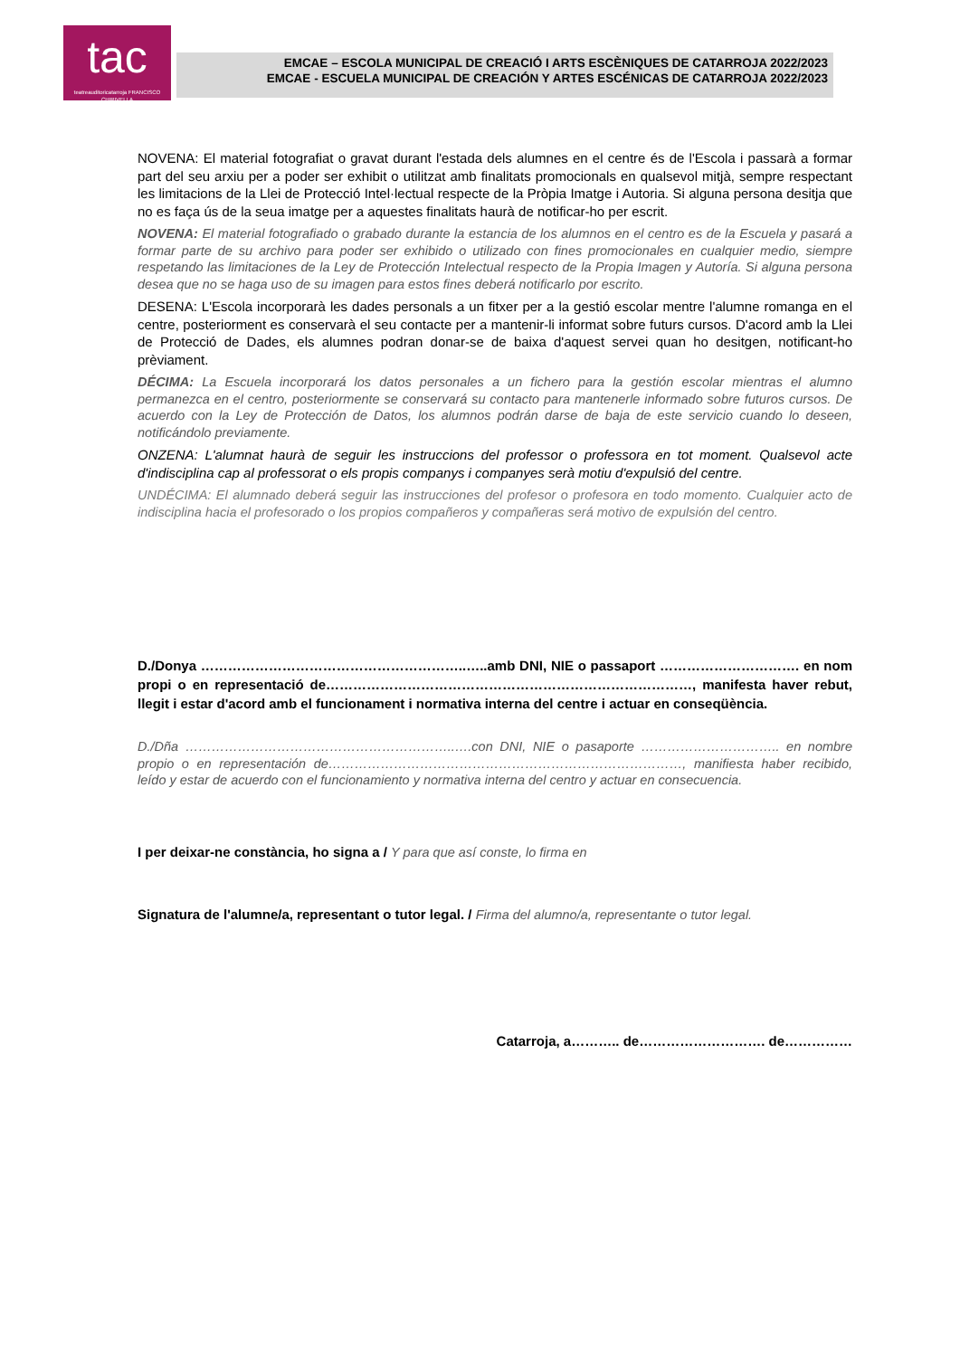tac
teatreauditoricatarroja FRANCISCO CHIRIVELLA
EMCAE – ESCOLA MUNICIPAL DE CREACIÓ I ARTS ESCÈNIQUES DE CATARROJA 2022/2023
EMCAE - ESCUELA MUNICIPAL DE CREACIÓN Y ARTES ESCÉNICAS DE CATARROJA 2022/2023
NOVENA: El material fotografiat o gravat durant l'estada dels alumnes en el centre és de l'Escola i passarà a formar part del seu arxiu per a poder ser exhibit o utilitzat amb finalitats promocionals en qualsevol mitjà, sempre respectant les limitacions de la Llei de Protecció Intel·lectual respecte de la Pròpia Imatge i Autoria. Si alguna persona desitja que no es faça ús de la seua imatge per a aquestes finalitats haurà de notificar-ho per escrit.
NOVENA: El material fotografiado o grabado durante la estancia de los alumnos en el centro es de la Escuela y pasará a formar parte de su archivo para poder ser exhibido o utilizado con fines promocionales en cualquier medio, siempre respetando las limitaciones de la Ley de Protección Intelectual respecto de la Propia Imagen y Autoría. Si alguna persona desea que no se haga uso de su imagen para estos fines deberá notificarlo por escrito.
DESENA: L'Escola incorporarà les dades personals a un fitxer per a la gestió escolar mentre l'alumne romanga en el centre, posteriorment es conservarà el seu contacte per a mantenir-li informat sobre futurs cursos. D'acord amb la Llei de Protecció de Dades, els alumnes podran donar-se de baixa d'aquest servei quan ho desitgen, notificant-ho prèviament.
DÉCIMA: La Escuela incorporará los datos personales a un fichero para la gestión escolar mientras el alumno permanezca en el centro, posteriormente se conservará su contacto para mantenerle informado sobre futuros cursos. De acuerdo con la Ley de Protección de Datos, los alumnos podrán darse de baja de este servicio cuando lo deseen, notificándolo previamente.
ONZENA: L'alumnat haurà de seguir les instruccions del professor o professora en tot moment. Qualsevol acte d'indisciplina cap al professorat o els propis companys i companyes serà motiu d'expulsió del centre.
UNDÉCIMA: El alumnado deberá seguir las instrucciones del profesor o profesora en todo momento. Cualquier acto de indisciplina hacia el profesorado o los propios compañeros y compañeras será motivo de expulsión del centro.
D./Donya …………………………………………………..…..amb DNI, NIE o passaport …………………………. en nom propi o en representació de………………………………………………………………………, manifesta haver rebut, llegit i estar d'acord amb el funcionament i normativa interna del centre i actuar en conseqüència.
D./Dña ……………………………………………………..….con DNI, NIE o pasaporte ………………………….. en nombre propio o en representación de………………………………………………………………………, manifiesta haber recibido, leído y estar de acuerdo con el funcionamiento y normativa interna del centro y actuar en consecuencia.
I per deixar-ne constància, ho signa a / Y para que así conste, lo firma en
Signatura de l'alumne/a, representant o tutor legal. / Firma del alumno/a, representante o tutor legal.
Catarroja, a……….. de………………………. de……………